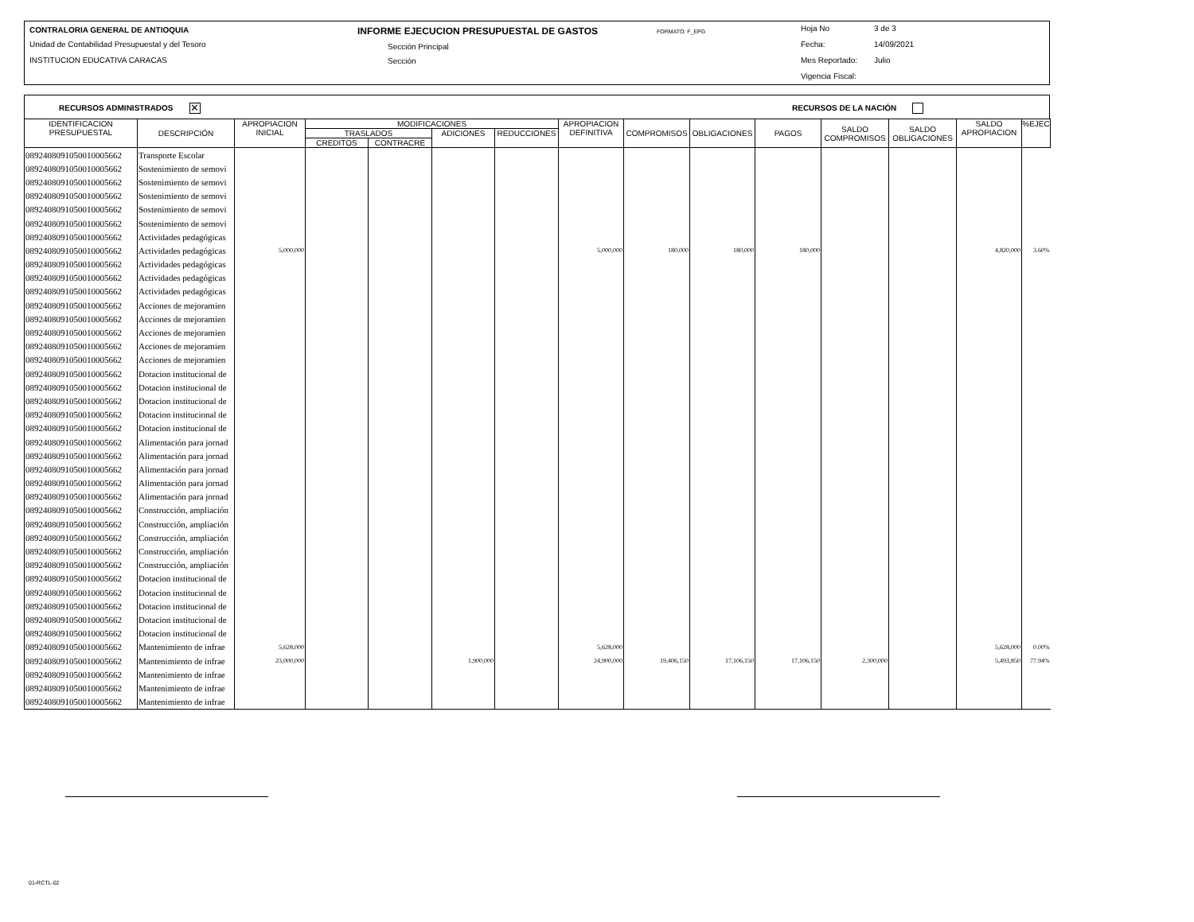CONTRALORIA GENERAL DE ANTIOQUIA
Unidad de Contabilidad Presupuestal y del Tesoro
INSTITUCION EDUCATIVA CARACAS
INFORME EJECUCION PRESUPUESTAL DE GASTOS
FORMATO: F_EPG
Sección Principal
Sección
Hoja No 3 de 3
Fecha: 14/09/2021
Mes Reportado: Julio
Vigencia Fiscal:
RECURSOS ADMINISTRADOS ✕ RECURSOS DE LA NACIÓN
| IDENTIFICACION PRESUPUESTAL | DESCRIPCIÓN | APROPIACION INICIAL | MODIFICACIONES | | | | APROPIACION DEFINITIVA | COMPROMISOS | OBLIGACIONES | PAGOS | SALDO COMPROMISOS | SALDO OBLIGACIONES | SALDO APROPIACION | %EJEC |
| --- | --- | --- | --- | --- | --- | --- | --- | --- | --- | --- | --- | --- | --- | --- |
| | | | TRASLADOS | | ADICIONES | REDUCCIONES | | | | | | | | |
| | | | CREDITOS | CONTRACRE | | | | | | | | | | |
| 0892408091050010005662 | Transporte Escolar | | | | | | | | | | | | | |
| 0892408091050010005662 | Sostenimiento de semovi | | | | | | | | | | | | | |
| 0892408091050010005662 | Sostenimiento de semovi | | | | | | | | | | | | | |
| 0892408091050010005662 | Sostenimiento de semovi | | | | | | | | | | | | | |
| 0892408091050010005662 | Sostenimiento de semovi | | | | | | | | | | | | | |
| 0892408091050010005662 | Sostenimiento de semovi | | | | | | | | | | | | | |
| 0892408091050010005662 | Actividades pedagógicas | | | | | | | | | | | | | |
| 0892408091050010005662 | Actividades pedagógicas | 5,000,000 | | | | | 5,000,000 | 180,000 | 180,000 | 180,000 | | | 4,820,000 | 3.60% |
| 0892408091050010005662 | Actividades pedagógicas | | | | | | | | | | | | | |
| 0892408091050010005662 | Actividades pedagógicas | | | | | | | | | | | | | |
| 0892408091050010005662 | Actividades pedagógicas | | | | | | | | | | | | | |
| 0892408091050010005662 | Acciones de mejoramien | | | | | | | | | | | | | |
| 0892408091050010005662 | Acciones de mejoramien | | | | | | | | | | | | | |
| 0892408091050010005662 | Acciones de mejoramien | | | | | | | | | | | | | |
| 0892408091050010005662 | Acciones de mejoramien | | | | | | | | | | | | | |
| 0892408091050010005662 | Acciones de mejoramien | | | | | | | | | | | | | |
| 0892408091050010005662 | Dotacion institucional de | | | | | | | | | | | | | |
| 0892408091050010005662 | Dotacion institucional de | | | | | | | | | | | | | |
| 0892408091050010005662 | Dotacion institucional de | | | | | | | | | | | | | |
| 0892408091050010005662 | Dotacion institucional de | | | | | | | | | | | | | |
| 0892408091050010005662 | Dotacion institucional de | | | | | | | | | | | | | |
| 0892408091050010005662 | Alimentación para jornad | | | | | | | | | | | | | |
| 0892408091050010005662 | Alimentación para jornad | | | | | | | | | | | | | |
| 0892408091050010005662 | Alimentación para jornad | | | | | | | | | | | | | |
| 0892408091050010005662 | Alimentación para jornad | | | | | | | | | | | | | |
| 0892408091050010005662 | Alimentación para jornad | | | | | | | | | | | | | |
| 0892408091050010005662 | Construcción, ampliación | | | | | | | | | | | | | |
| 0892408091050010005662 | Construcción, ampliación | | | | | | | | | | | | | |
| 0892408091050010005662 | Construcción, ampliación | | | | | | | | | | | | | |
| 0892408091050010005662 | Construcción, ampliación | | | | | | | | | | | | | |
| 0892408091050010005662 | Construcción, ampliación | | | | | | | | | | | | | |
| 0892408091050010005662 | Dotacion institucional de | | | | | | | | | | | | | |
| 0892408091050010005662 | Dotacion institucional de | | | | | | | | | | | | | |
| 0892408091050010005662 | Dotacion institucional de | | | | | | | | | | | | | |
| 0892408091050010005662 | Dotacion institucional de | | | | | | | | | | | | | |
| 0892408091050010005662 | Dotacion institucional de | | | | | | | | | | | | | |
| 0892408091050010005662 | Mantenimiento de infrae | 5,628,000 | | | | | 5,628,000 | | | | | | 5,628,000 | 0.00% |
| 0892408091050010005662 | Mantenimiento de infrae | 23,000,000 | | | 1,900,000 | | 24,900,000 | 19,406,150 | 17,106,150 | 17,106,150 | 2,300,000 | | 5,493,850 | 77.94% |
| 0892408091050010005662 | Mantenimiento de infrae | | | | | | | | | | | | | |
| 0892408091050010005662 | Mantenimiento de infrae | | | | | | | | | | | | | |
| 0892408091050010005662 | Mantenimiento de infrae | | | | | | | | | | | | | |
01-RCTL-02